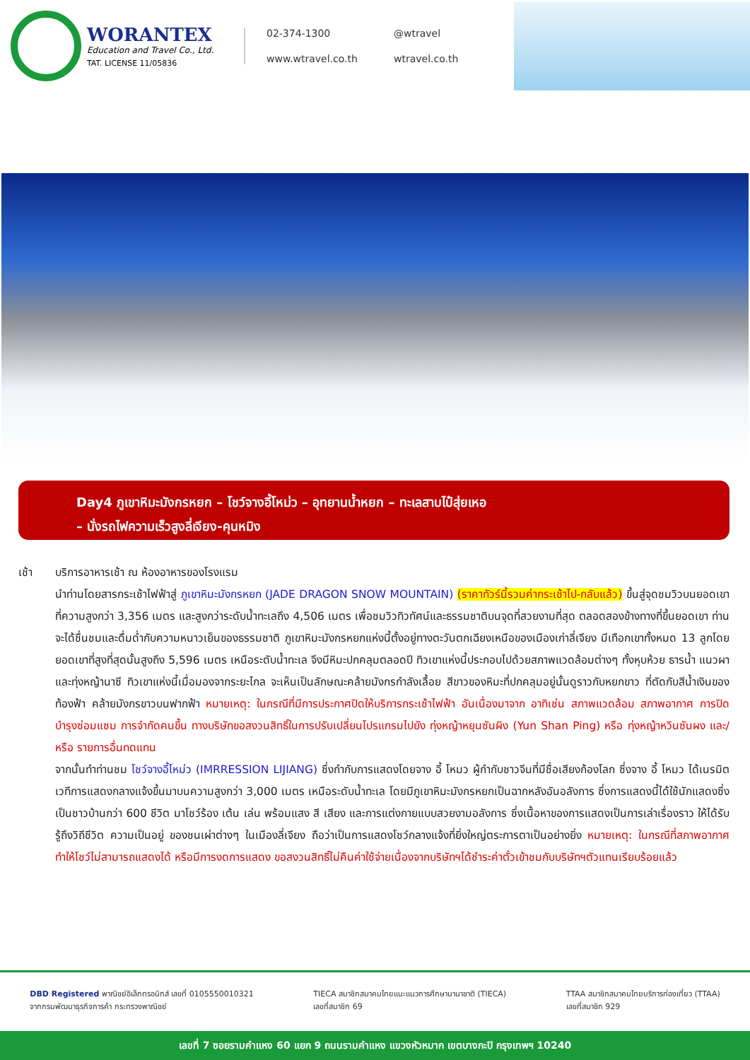WORANTEX
Education and Travel Co., Ltd.
TAT. LICENSE 11/05836
02-374-1300
@wtravel
www.wtravel.co.th
wtravel.co.th
Day4 ภูเขาหิมะมังกรหยก – โชว์จางอี้โหม่ว – อุทยานน้ำหยก – ทะเลสาบไป๋สุ่ยเหอ
– นั่งรถไฟความเร็วสูงลี่เจียง-คุนหมิง
เช้า บริการอาหารเช้า ณ ห้องอาหารของโรงแรม
นำท่านโดยสารกระเช้าไฟฟ้าสู่ ภูเขาหิมะมังกรหยก (JADE DRAGON SNOW MOUNTAIN) (ราคาทัวร์นี้รวมค่ากระเช้าไป-กลับแล้ว) ขึ้นสู่จุดชมวิวบนยอดเขาที่ความสูงกว่า 3,356 เมตร และสูงกว่าระดับน้ำทะเลถึง 4,506 เมตร เพื่อชมวิวทิวทัศน์และธรรมชาติบนจุดที่สวยงามที่สุด ตลอดสองข้างทางที่ขึ้นยอดเขา ท่านจะได้ชื่นชมและดื่มด่ำกับความหนาวเย็นของธรรมชาติ ภูเขาหิมะมังกรหยกแห่งนี้ตั้งอยู่ทางตะวันตกเฉียงเหนือของเมืองเก่าลี่เจียง มีเทือกเขาทั้งหมด 13 ลูกโดยยอดเขาที่สูงที่สุดนั้นสูงถึง 5,596 เมตร เหนือระดับน้ำทะเล จึงมีหิมะปกคลุมตลอดปี ทิวเขาแห่งนี้ประกอบไปด้วยสภาพแวดล้อมต่างๆ ทั้งหุบห้วย ธารน้ำ แนวผา และทุ่งหญ้านาซี ทิวเขาแห่งนี้เมื่อมองจากระยะไกล จะเห็นเป็นลักษณะคล้ายมังกรกำลังเลื้อย สีขาวของหิมะที่ปกคลุมอยู่นั้นดูราวกับหยกขาว ที่ตัดกับสีน้ำเงินของท้องฟ้า คล้ายมังกรขาวบนฟากฟ้า หมายเหตุ: ในกรณีที่มีการประกาศปิดให้บริการกระเช้าไฟฟ้า อันเนื่องมาจาก อาทิเช่น สภาพแวดล้อม สภาพอากาศ การปิดบำรุงซ่อมแซม การจำกัดคนขึ้น ทางบริษัทขอสงวนสิทธิ์ในการปรับเปลี่ยนโปรแกรมไปยัง ทุ่งหญ้าหยุนซันผิง (Yun Shan Ping) หรือ ทุ่งหญ้าหวินซันผง และ/หรือ รายการอื่นทดแทน
จากนั้นทำท่านชม โชว์จางอี้โหม่ว (IMRRESSION LIJIANG) ซึ่งกำกับการแสดงโดยจาง อี้ โหมว ผู้กำกับชาวจีนที่มีชื่อเสียงก้องโลก ซึ่งจาง อี้ โหมว ได้เนรมิตเวทีการแสดงกลางแจ้งขึ้นมาบนความสูงกว่า 3,000 เมตร เหนือระดับน้ำทะเล โดยมีภูเขาหิมะมังกรหยกเป็นฉากหลังอันอลังการ ซึ่งการแสดงนี้ได้ใช้นักแสดงซึ่งเป็นชาวบ้านกว่า 600 ชีวิต มาโชว์ร้อง เต้น เล่น พร้อมแสง สี เสียง และการแต่งกายแบบสวยงามอลังการ ซึ่งเนื้อหาของการแสดงเป็นการเล่าเรื่องราว ให้ได้รับรู้ถึงวิถีชีวิต ความเป็นอยู่ ของชนเผ่าต่างๆ ในเมืองลี่เจียง ถือว่าเป็นการแสดงโชว์กลางแจ้งที่ยิ่งใหญ่ตระการตาเป็นอย่างยิ่ง หมายเหตุ: ในกรณีที่สภาพอากาศทำให้โชว์ไม่สามารถแสดงได้ หรือมีการงดการแสดง ขอสงวนสิทธิ์ไม่คืนค่าใช้จ่ายเนื่องจากบริษัทฯได้ชำระค่าตั๋วเข้าชมกับบริษัทฯตัวแทนเรียบร้อยแล้ว
DBD Registered พาณิชย์อิเล็กทรอนิกส์ เลขที่ 0105550010321
จากกรมพัฒนาธุรกิจการค้า กระทรวงพาณิชย์
TIECA สมาชิกสมาคมไทยแนะแนวการศึกษานานาชาติ (TIECA)
เลขที่สมาชิก 69
TTAA สมาชิกสมาคมไทยบริการท่องเที่ยว (TTAA)
เลขที่สมาชิก 929
เลขที่ 7 ซอยรามคำแหง 60 แยก 9 ถนนรามคำแหง แขวงหัวหมาก เขตบางกะปิ กรุงเทพฯ 10240